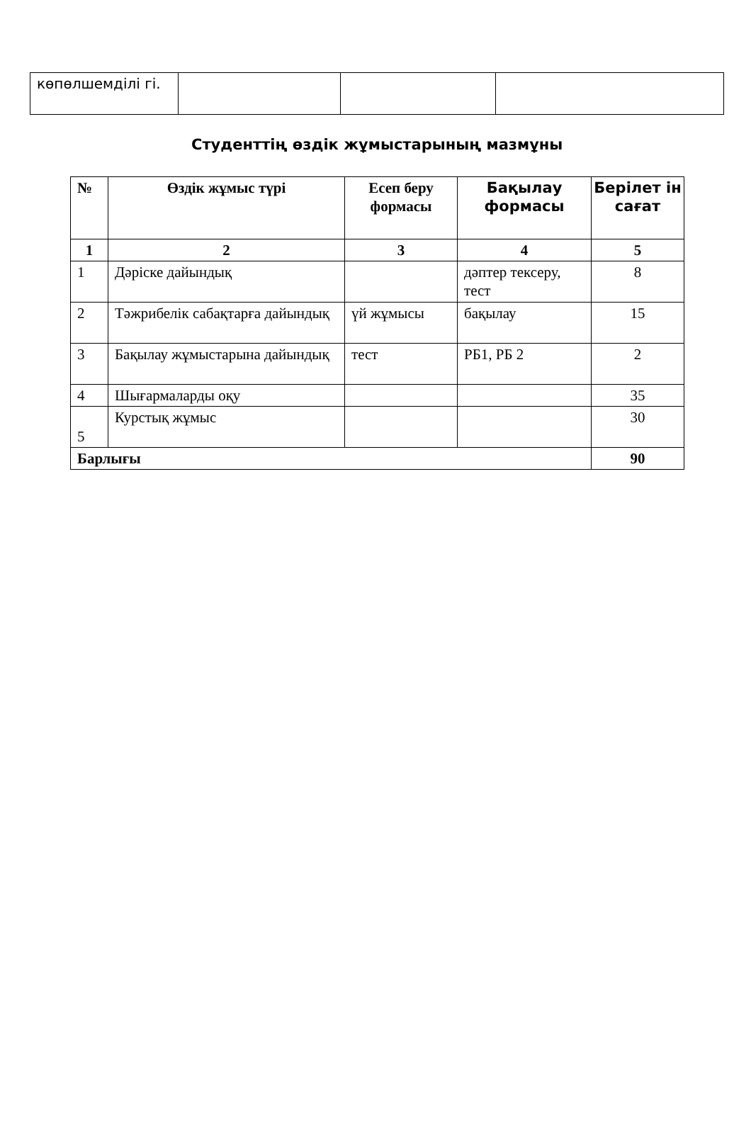| көпөлшемділі гі. | | | |
Студенттің өздік жұмыстарының мазмұны
| № | Өздік жұмыс түрі | Есеп беру формасы | Бақылау формасы | Берілет ін сағат |
| --- | --- | --- | --- | --- |
| 1 | 2 | 3 | 4 | 5 |
| 1 | Дәріске дайындық | | дәптер тексеру, тест | 8 |
| 2 | Тәжрибелік сабақтарға дайындық | үй жұмысы | бақылау | 15 |
| 3 | Бақылау жұмыстарына дайындық | тест | РБ1, РБ 2 | 2 |
| 4 | Шығармаларды оқу | | | 35 |
| 5 | Курстық жұмыс | | | 30 |
| Барлығы | | | | 90 |